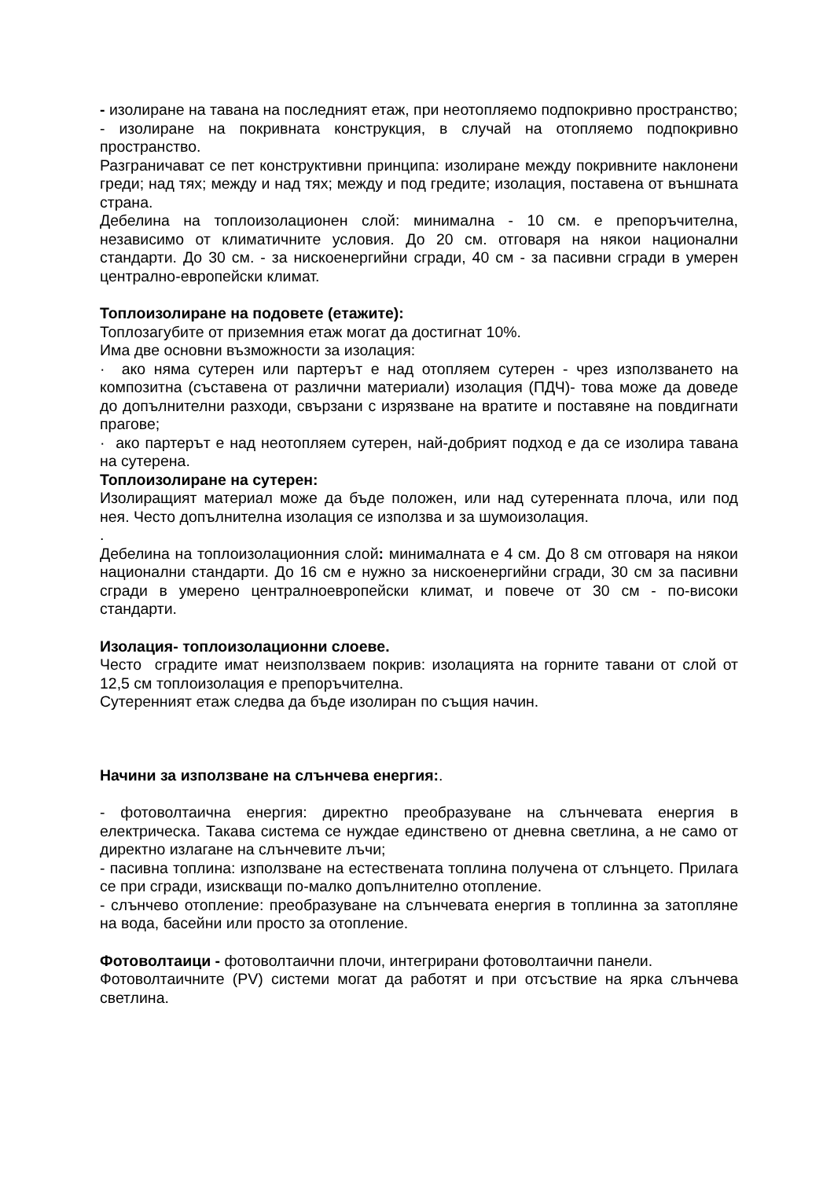- изолиране на тавана на последният етаж, при неотопляемо подпокривно пространство;
- изолиране на покривната конструкция, в случай на отопляемо подпокривно пространство.
Разграничават се пет конструктивни принципа: изолиране между покривните наклонени греди; над тях; между и над тях; между и под гредите; изолация, поставена от външната страна.
Дебелина на топлоизолационен слой: минимална - 10 см. е препоръчителна, независимо от климатичните условия. До 20 см. отговаря на някои национални стандарти. До 30 см. - за нискоенергийни сгради, 40 см - за пасивни сгради в умерен централно-европейски климат.
Топлоизолиране на подовете (етажите):
Топлозагубите от приземния етаж могат да достигнат 10%.
Има две основни възможности за изолация:
· ако няма сутерен или партерът е над отопляем сутерен - чрез използването на композитна (съставена от различни материали) изолация (ПДЧ)- това може да доведе до допълнителни разходи, свързани с изрязване на вратите и поставяне на повдигнати прагове;
· ако партерът е над неотопляем сутерен, най-добрият подход е да се изолира тавана на сутерена.
Топлоизолиране на сутерен:
Изолиращият материал може да бъде положен, или над сутеренната плоча, или под нея. Често допълнителна изолация се използва и за шумоизолация.
.
Дебелина на топлоизолационния слой: минималната е 4 см. До 8 см отговаря на някои национални стандарти. До 16 см е нужно за нискоенергийни сгради, 30 см за пасивни сгради в умерено централноевропейски климат, и повече от 30 см - по-високи стандарти.
Изолация- топлоизолационни слоеве.
Често сградите имат неизползваем покрив: изолацията на горните тавани от слой от 12,5 см топлоизолация е препоръчителна.
Сутеренният етаж следва да бъде изолиран по същия начин.
Начини за използване на слънчева енергия:.
- фотоволтаична енергия: директно преобразуване на слънчевата енергия в електрическа. Такава система се нуждае единствено от дневна светлина, а не само от директно излагане на слънчевите лъчи;
- пасивна топлина: използване на естествената топлина получена от слънцето. Прилага се при сгради, изискващи по-малко допълнително отопление.
- слънчево отопление: преобразуване на слънчевата енергия в топлинна за затопляне на вода, басейни или просто за отопление.
Фотоволтаици - фотоволтаични плочи, интегрирани фотоволтаични панели.
Фотоволтаичните (PV) системи могат да работят и при отсъствие на ярка слънчева светлина.